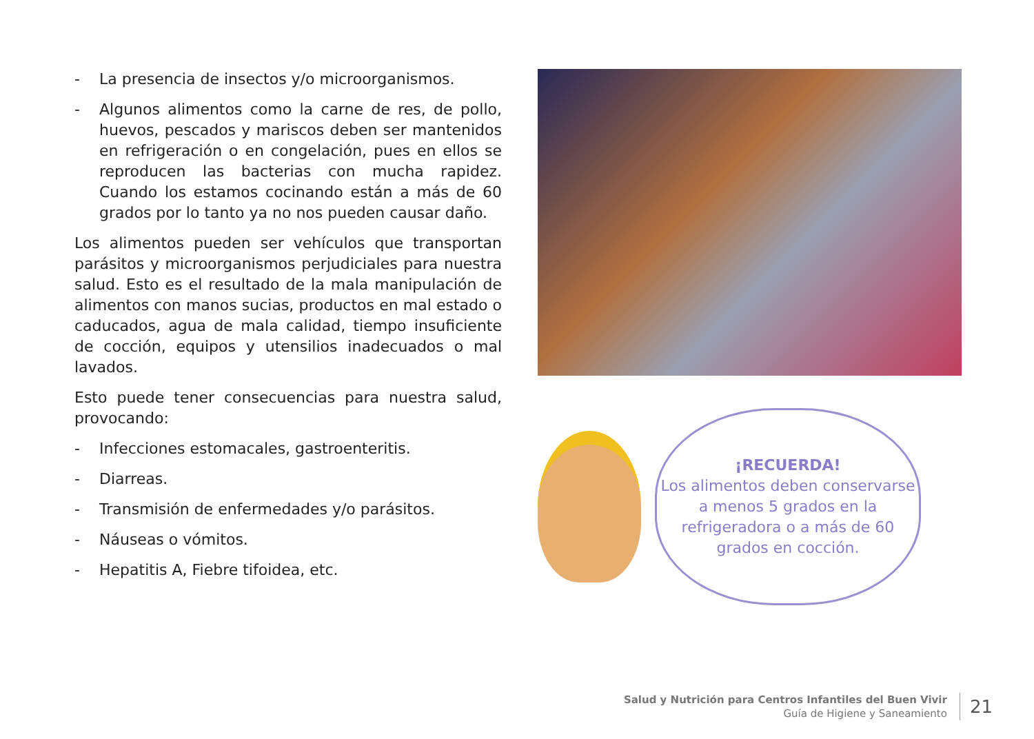- La presencia de insectos y/o microorganismos.
- Algunos alimentos como la carne de res, de pollo, huevos, pescados y mariscos deben ser mantenidos en refrigeración o en congelación, pues en ellos se reproducen las bacterias con mucha rapidez. Cuando los estamos cocinando están a más de 60 grados por lo tanto ya no nos pueden causar daño.
Los alimentos pueden ser vehículos que transportan parásitos y microorganismos perjudiciales para nuestra salud. Esto es el resultado de la mala manipulación de alimentos con manos sucias, productos en mal estado o caducados, agua de mala calidad, tiempo insuficiente de cocción, equipos y utensilios inadecuados o mal lavados.
Esto puede tener consecuencias para nuestra salud, provocando:
- Infecciones estomacales, gastroenteritis.
- Diarreas.
- Transmisión de enfermedades y/o parásitos.
- Náuseas o vómitos.
- Hepatitis A, Fiebre tifoidea, etc.
¡RECUERDA!
Los alimentos deben conservarse a menos 5 grados en la refrigeradora o a más de 60 grados en cocción.
Salud y Nutrición para Centros Infantiles del Buen Vivir
Guía de Higiene y Saneamiento
21